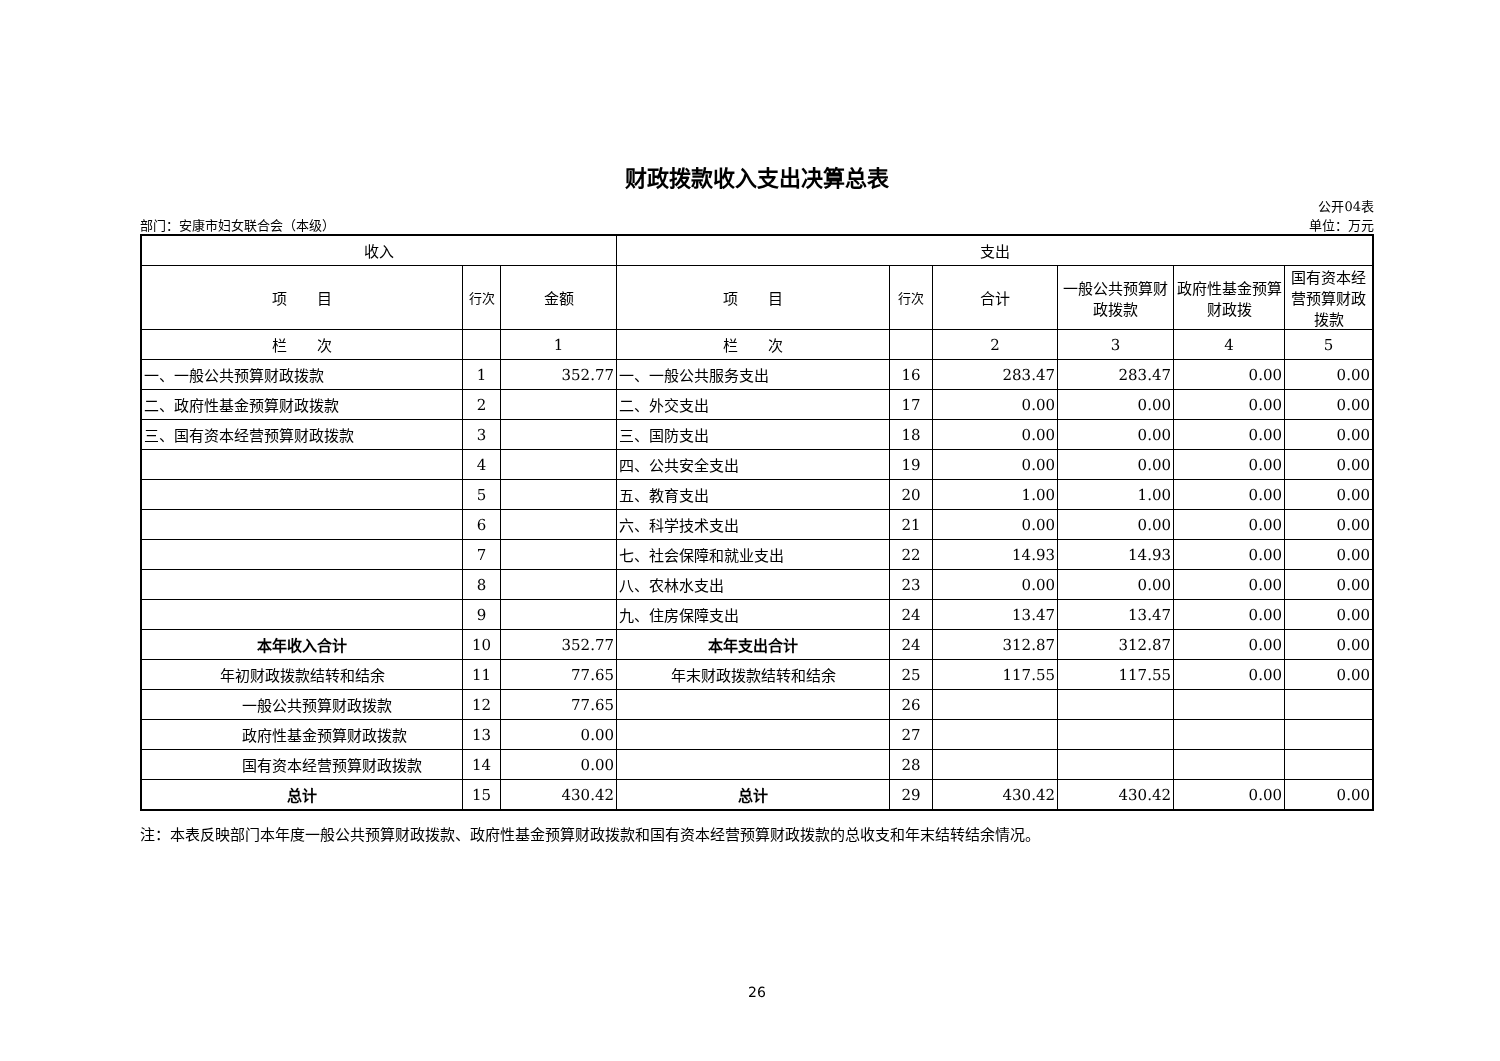财政拨款收入支出决算总表
部门：安康市妇女联合会（本级）
公开04表
单位：万元
| 收入 | | | 支出 | | | | | |
| --- | --- | --- | --- | --- | --- | --- | --- | --- |
| 项 目 | 行次 | 金额 | 项 目 | 行次 | 合计 | 一般公共预算财政拨款 | 政府性基金预算财政拨 | 国有资本经营预算财政拨款 |
| 栏 次 | | 1 | 栏 次 | | 2 | 3 | 4 | 5 |
| 一、一般公共预算财政拨款 | 1 | 352.77 | 一、一般公共服务支出 | 16 | 283.47 | 283.47 | 0.00 | 0.00 |
| 二、政府性基金预算财政拨款 | 2 | | 二、外交支出 | 17 | 0.00 | 0.00 | 0.00 | 0.00 |
| 三、国有资本经营预算财政拨款 | 3 | | 三、国防支出 | 18 | 0.00 | 0.00 | 0.00 | 0.00 |
| | 4 | | 四、公共安全支出 | 19 | 0.00 | 0.00 | 0.00 | 0.00 |
| | 5 | | 五、教育支出 | 20 | 1.00 | 1.00 | 0.00 | 0.00 |
| | 6 | | 六、科学技术支出 | 21 | 0.00 | 0.00 | 0.00 | 0.00 |
| | 7 | | 七、社会保障和就业支出 | 22 | 14.93 | 14.93 | 0.00 | 0.00 |
| | 8 | | 八、农林水支出 | 23 | 0.00 | 0.00 | 0.00 | 0.00 |
| | 9 | | 九、住房保障支出 | 24 | 13.47 | 13.47 | 0.00 | 0.00 |
| 本年收入合计 | 10 | 352.77 | 本年支出合计 | 24 | 312.87 | 312.87 | 0.00 | 0.00 |
| 年初财政拨款结转和结余 | 11 | 77.65 | 年末财政拨款结转和结余 | 25 | 117.55 | 117.55 | 0.00 | 0.00 |
| 一般公共预算财政拨款 | 12 | 77.65 | | 26 | | | | |
| 政府性基金预算财政拨款 | 13 | 0.00 | | 27 | | | | |
| 国有资本经营预算财政拨款 | 14 | 0.00 | | 28 | | | | |
| 总计 | 15 | 430.42 | 总计 | 29 | 430.42 | 430.42 | 0.00 | 0.00 |
注：本表反映部门本年度一般公共预算财政拨款、政府性基金预算财政拨款和国有资本经营预算财政拨款的总收支和年末结转结余情况。
26